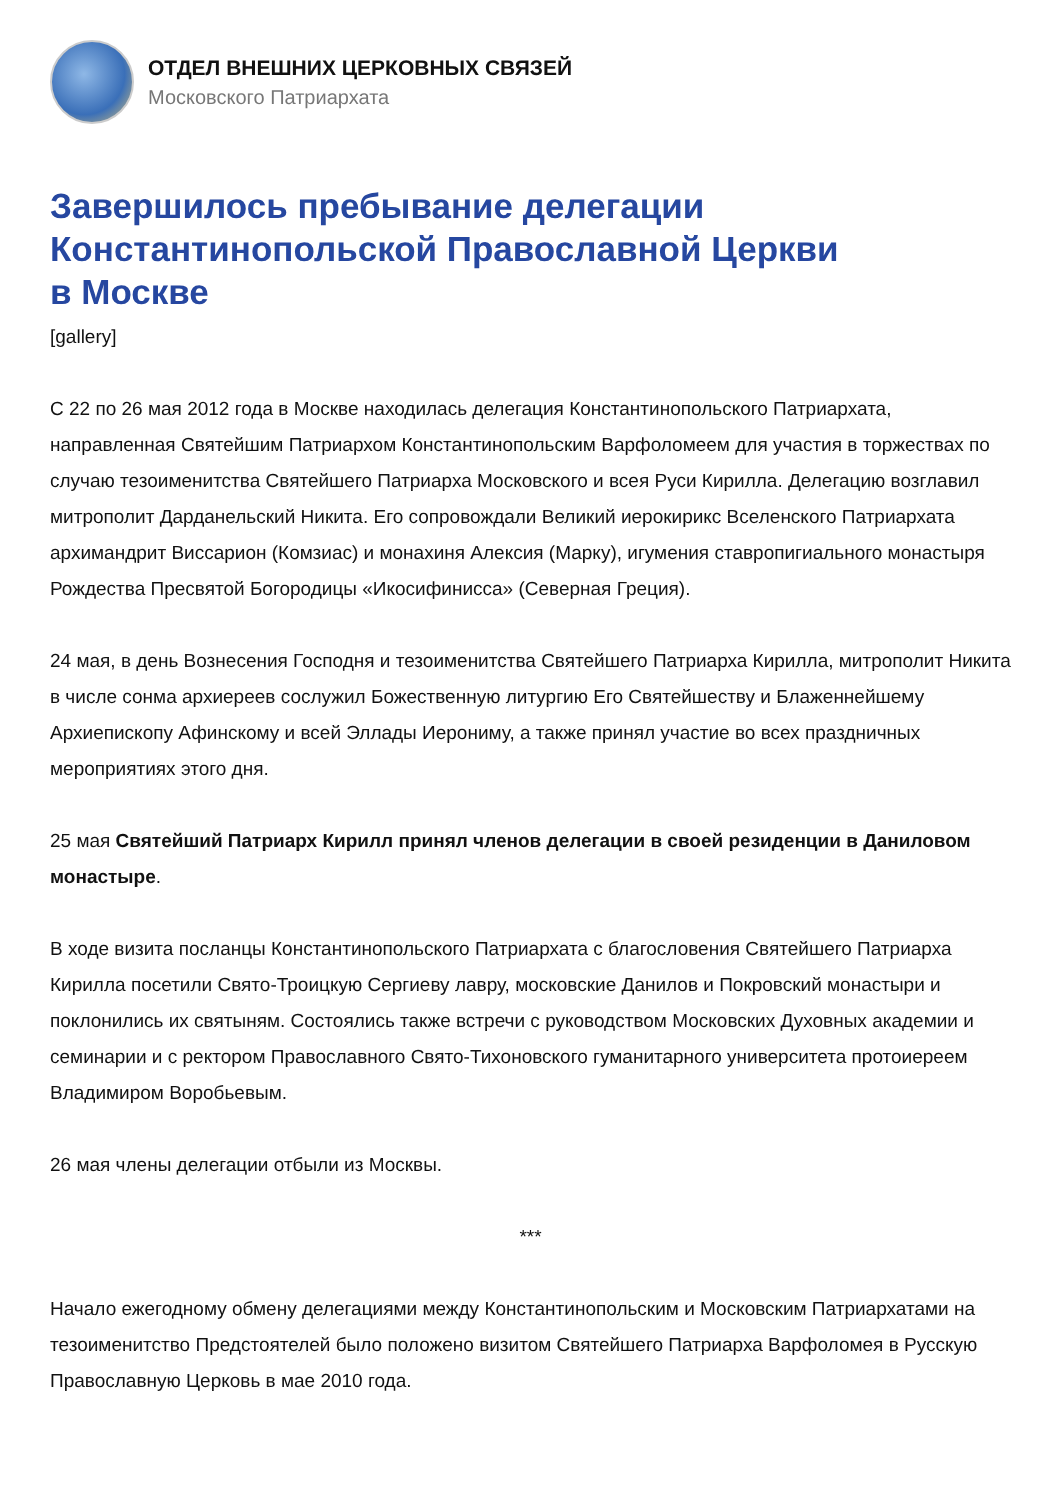ОТДЕЛ ВНЕШНИХ ЦЕРКОВНЫХ СВЯЗЕЙ
Московского Патриархата
Завершилось пребывание делегации
Константинопольской Православной Церкви
в Москве
[gallery]
С 22 по 26 мая 2012 года в Москве находилась делегация Константинопольского Патриархата, направленная Святейшим Патриархом Константинопольским Варфоломеем для участия в торжествах по случаю тезоименитства Святейшего Патриарха Московского и всея Руси Кирилла. Делегацию возглавил митрополит Дарданельский Никита. Его сопровождали Великий иерокирикс Вселенского Патриархата архимандрит Виссарион (Комзиас) и монахиня Алексия (Марку), игумения ставропигиального монастыря Рождества Пресвятой Богородицы «Икосифинисса» (Северная Греция).
24 мая, в день Вознесения Господня и тезоименитства Святейшего Патриарха Кирилла, митрополит Никита в числе сонма архиереев сослужил Божественную литургию Его Святейшеству и Блаженнейшему Архиепископу Афинскому и всей Эллады Иерониму, а также принял участие во всех праздничных мероприятиях этого дня.
25 мая Святейший Патриарх Кирилл принял членов делегации в своей резиденции в Даниловом монастыре.
В ходе визита посланцы Константинопольского Патриархата с благословения Святейшего Патриарха Кирилла посетили Свято-Троицкую Сергиеву лавру, московские Данилов и Покровский монастыри и поклонились их святыням. Состоялись также встречи с руководством Московских Духовных академии и семинарии и с ректором Православного Свято-Тихоновского гуманитарного университета протоиереем Владимиром Воробьевым.
26 мая члены делегации отбыли из Москвы.
***
Начало ежегодному обмену делегациями между Константинопольским и Московским Патриархатами на тезоименитство Предстоятелей было положено визитом Святейшего Патриарха Варфоломея в Русскую Православную Церковь в мае 2010 года.